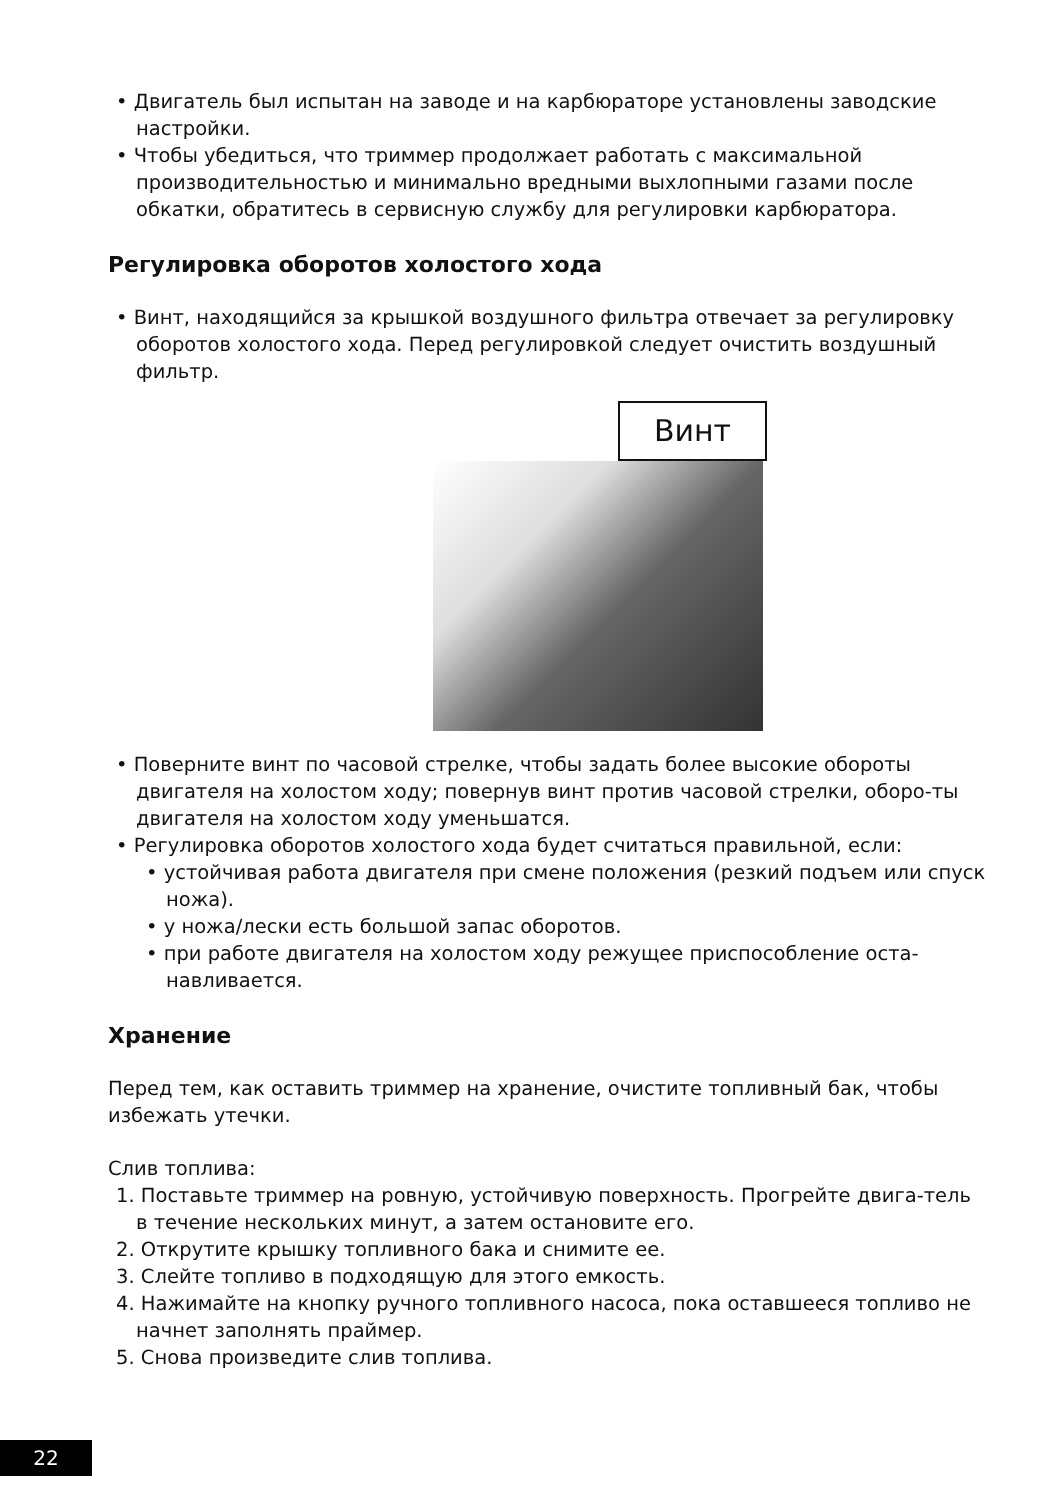• Двигатель был испытан на заводе и на карбюраторе установлены заводские настройки.
• Чтобы убедиться, что триммер продолжает работать с максимальной производительностью и минимально вредными выхлопными газами после обкатки, обратитесь в сервисную службу для регулировки карбюратора.
Регулировка оборотов холостого хода
• Винт, находящийся за крышкой воздушного фильтра отвечает за регулировку оборотов холостого хода. Перед регулировкой следует очистить воздушный фильтр.
Винт
• Поверните винт по часовой стрелке, чтобы задать более высокие обороты двигателя на холостом ходу; повернув винт против часовой стрелки, оборо-ты двигателя на холостом ходу уменьшатся.
• Регулировка оборотов холостого хода будет считаться правильной, если:
• устойчивая работа двигателя при смене положения (резкий подъем или спуск ножа).
• у ножа/лески есть большой запас оборотов.
• при работе двигателя на холостом ходу режущее приспособление оста-навливается.
Хранение
Перед тем, как оставить триммер на хранение, очистите топливный бак, чтобы избежать утечки.
Слив топлива:
1. Поставьте триммер на ровную, устойчивую поверхность. Прогрейте двига-тель в течение нескольких минут, а затем остановите его.
2. Открутите крышку топливного бака и снимите ее.
3. Слейте топливо в подходящую для этого емкость.
4. Нажимайте на кнопку ручного топливного насоса, пока оставшееся топливо не начнет заполнять праймер.
5. Снова произведите слив топлива.
22